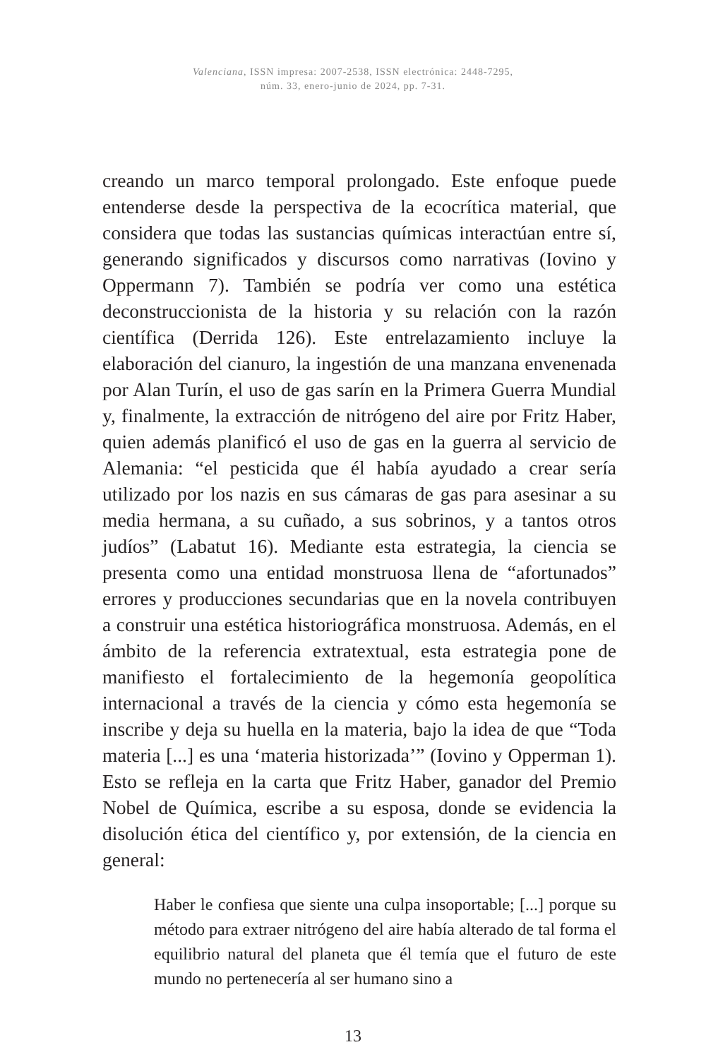Valenciana, ISSN impresa: 2007-2538, ISSN electrónica: 2448-7295,
núm. 33, enero-junio de 2024, pp. 7-31.
creando un marco temporal prolongado. Este enfoque puede entenderse desde la perspectiva de la ecocrítica material, que considera que todas las sustancias químicas interactúan entre sí, generando significados y discursos como narrativas (Iovino y Oppermann 7). También se podría ver como una estética deconstruccionista de la historia y su relación con la razón científica (Derrida 126). Este entrelazamiento incluye la elaboración del cianuro, la ingestión de una manzana envenenada por Alan Turín, el uso de gas sarín en la Primera Guerra Mundial y, finalmente, la extracción de nitrógeno del aire por Fritz Haber, quien además planificó el uso de gas en la guerra al servicio de Alemania: “el pesticida que él había ayudado a crear sería utilizado por los nazis en sus cámaras de gas para asesinar a su media hermana, a su cuñado, a sus sobrinos, y a tantos otros judíos” (Labatut 16). Mediante esta estrategia, la ciencia se presenta como una entidad monstruosa llena de “afortunados” errores y producciones secundarias que en la novela contribuyen a construir una estética historiográfica monstruosa. Además, en el ámbito de la referencia extratextual, esta estrategia pone de manifiesto el fortalecimiento de la hegemonía geopolítica internacional a través de la ciencia y cómo esta hegemonía se inscribe y deja su huella en la materia, bajo la idea de que “Toda materia [...] es una ‘materia historizada’” (Iovino y Opperman 1). Esto se refleja en la carta que Fritz Haber, ganador del Premio Nobel de Química, escribe a su esposa, donde se evidencia la disolución ética del científico y, por extensión, de la ciencia en general:
Haber le confiesa que siente una culpa insoportable; [...] porque su método para extraer nitrógeno del aire había alterado de tal forma el equilibrio natural del planeta que él temía que el futuro de este mundo no pertenecería al ser humano sino a
13